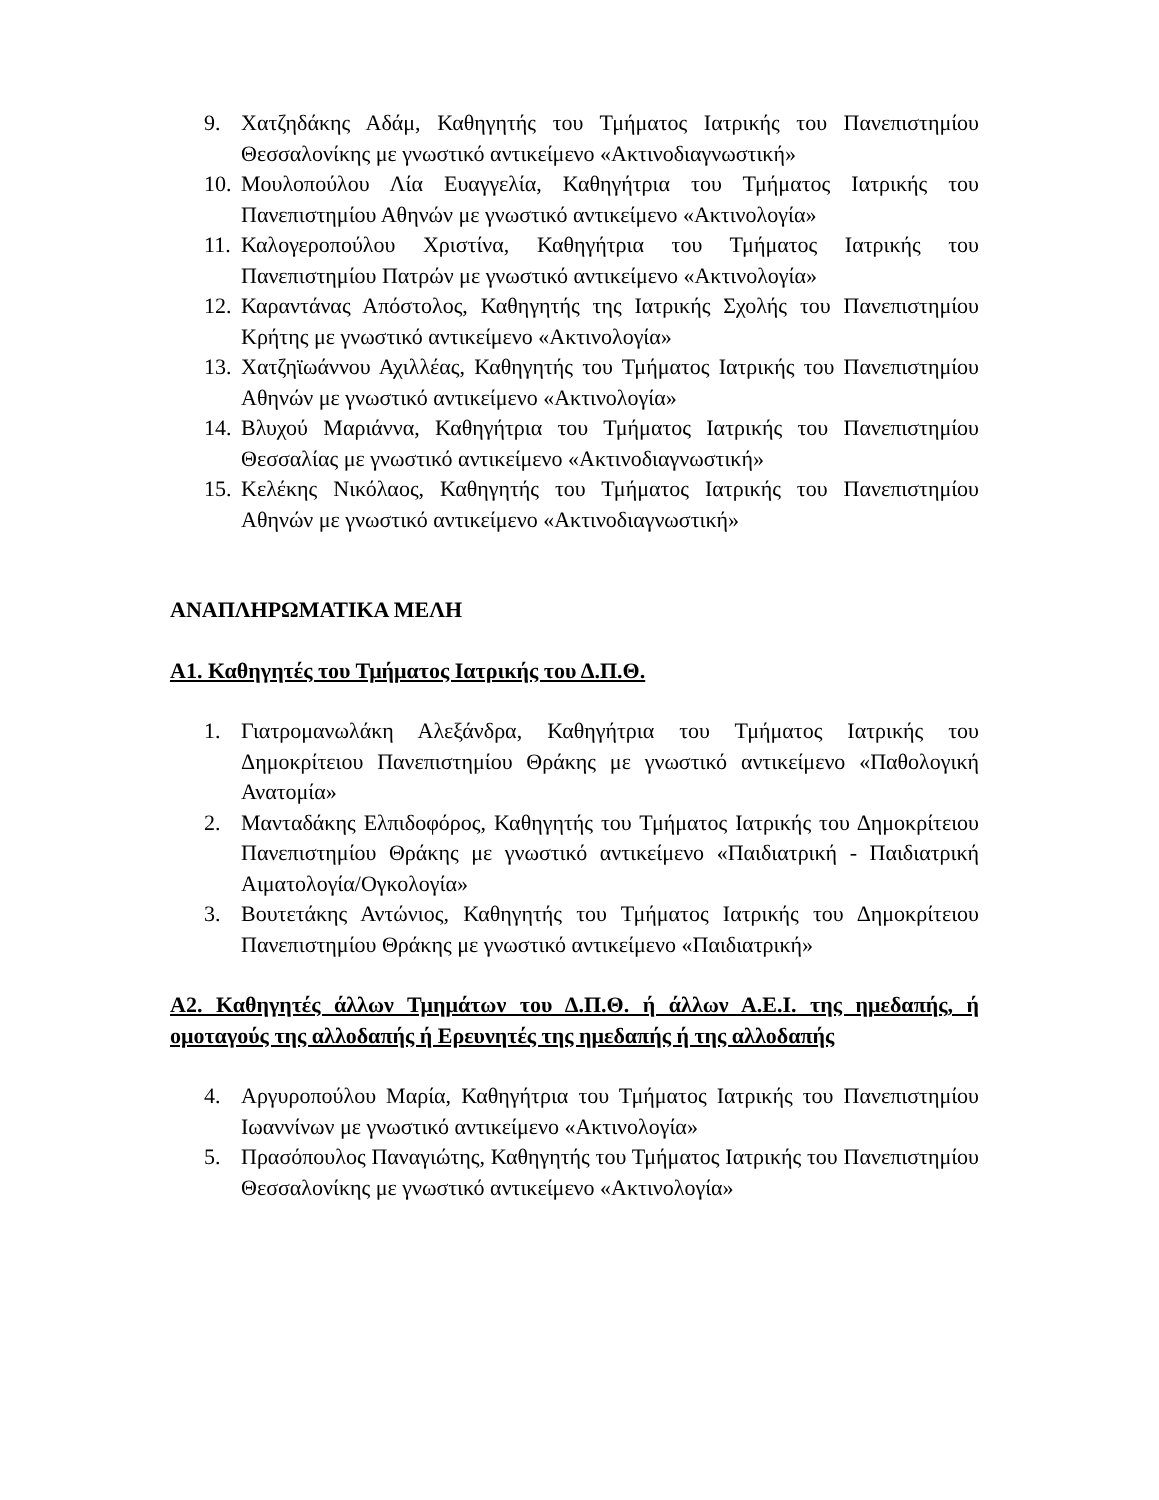9. Χατζηδάκης Αδάμ, Καθηγητής του Τμήματος Ιατρικής του Πανεπιστημίου Θεσσαλονίκης με γνωστικό αντικείμενο «Ακτινοδιαγνωστική»
10. Μουλοπούλου Λία Ευαγγελία, Καθηγήτρια του Τμήματος Ιατρικής του Πανεπιστημίου Αθηνών με γνωστικό αντικείμενο «Ακτινολογία»
11. Καλογεροπούλου Χριστίνα, Καθηγήτρια του Τμήματος Ιατρικής του Πανεπιστημίου Πατρών με γνωστικό αντικείμενο «Ακτινολογία»
12. Καραντάνας Απόστολος, Καθηγητής της Ιατρικής Σχολής του Πανεπιστημίου Κρήτης με γνωστικό αντικείμενο «Ακτινολογία»
13. Χατζηϊωάννου Αχιλλέας, Καθηγητής του Τμήματος Ιατρικής του Πανεπιστημίου Αθηνών με γνωστικό αντικείμενο «Ακτινολογία»
14. Βλυχού Μαριάννα, Καθηγήτρια του Τμήματος Ιατρικής του Πανεπιστημίου Θεσσαλίας με γνωστικό αντικείμενο «Ακτινοδιαγνωστική»
15. Κελέκης Νικόλαος, Καθηγητής του Τμήματος Ιατρικής του Πανεπιστημίου Αθηνών με γνωστικό αντικείμενο «Ακτινοδιαγνωστική»
ΑΝΑΠΛΗΡΩΜΑΤΙΚΑ ΜΕΛΗ
Α1. Καθηγητές του Τμήματος Ιατρικής του Δ.Π.Θ.
1. Γιατρομανωλάκη Αλεξάνδρα, Καθηγήτρια του Τμήματος Ιατρικής του Δημοκρίτειου Πανεπιστημίου Θράκης με γνωστικό αντικείμενο «Παθολογική Ανατομία»
2. Μανταδάκης Ελπιδοφόρος, Καθηγητής του Τμήματος Ιατρικής του Δημοκρίτειου Πανεπιστημίου Θράκης με γνωστικό αντικείμενο «Παιδιατρική - Παιδιατρική Αιματολογία/Ογκολογία»
3. Βουτετάκης Αντώνιος, Καθηγητής του Τμήματος Ιατρικής του Δημοκρίτειου Πανεπιστημίου Θράκης με γνωστικό αντικείμενο «Παιδιατρική»
Α2. Καθηγητές άλλων Τμημάτων του Δ.Π.Θ. ή άλλων Α.Ε.Ι. της ημεδαπής, ή ομοταγούς της αλλοδαπής ή Ερευνητές της ημεδαπής ή της αλλοδαπής
4. Αργυροπούλου Μαρία, Καθηγήτρια του Τμήματος Ιατρικής του Πανεπιστημίου Ιωαννίνων με γνωστικό αντικείμενο «Ακτινολογία»
5. Πρασόπουλος Παναγιώτης, Καθηγητής του Τμήματος Ιατρικής του Πανεπιστημίου Θεσσαλονίκης με γνωστικό αντικείμενο «Ακτινολογία»